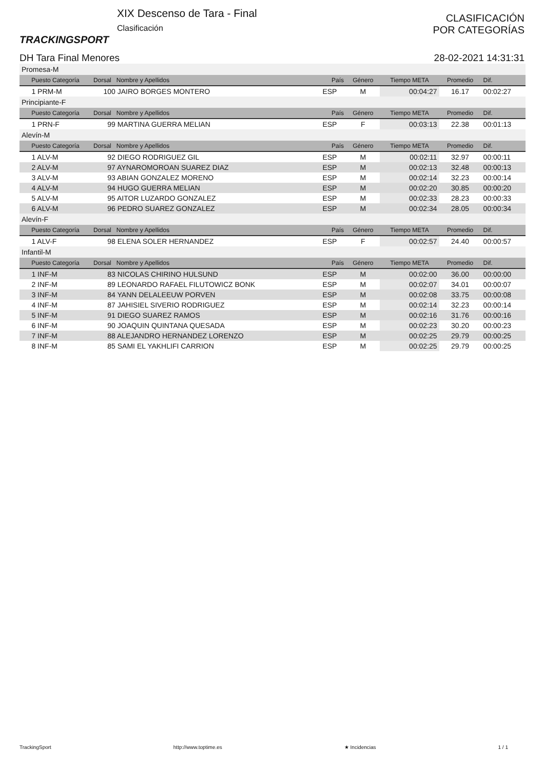TRACKINGSPORT
XIX Descenso de Tara - Final
Clasificación
CLASIFICACIÓN
POR CATEGORÍAS
DH Tara Final Menores 28-02-2021 14:31:31
| Promesa-M | | | | | | |
| Puesto Categoría | Dorsal Nombre y Apellidos | País | Género | Tiempo META | Promedio | Dif. |
| 1 PRM-M | 100 JAIRO BORGES MONTERO | ESP | M | 00:04:27 | 16.17 | 00:02:27 |
| Principiante-F | | | | | | |
| Puesto Categoría | Dorsal Nombre y Apellidos | País | Género | Tiempo META | Promedio | Dif. |
| 1 PRN-F | 99 MARTINA GUERRA MELIAN | ESP | F | 00:03:13 | 22.38 | 00:01:13 |
| Alevín-M | | | | | | |
| Puesto Categoría | Dorsal Nombre y Apellidos | País | Género | Tiempo META | Promedio | Dif. |
| 1 ALV-M | 92 DIEGO RODRIGUEZ GIL | ESP | M | 00:02:11 | 32.97 | 00:00:11 |
| 2 ALV-M | 97 AYNAROMOROAN SUAREZ DIAZ | ESP | M | 00:02:13 | 32.48 | 00:00:13 |
| 3 ALV-M | 93 ABIAN GONZALEZ MORENO | ESP | M | 00:02:14 | 32.23 | 00:00:14 |
| 4 ALV-M | 94 HUGO GUERRA MELIAN | ESP | M | 00:02:20 | 30.85 | 00:00:20 |
| 5 ALV-M | 95 AITOR LUZARDO GONZALEZ | ESP | M | 00:02:33 | 28.23 | 00:00:33 |
| 6 ALV-M | 96 PEDRO SUAREZ GONZALEZ | ESP | M | 00:02:34 | 28.05 | 00:00:34 |
| Alevín-F | | | | | | |
| Puesto Categoría | Dorsal Nombre y Apellidos | País | Género | Tiempo META | Promedio | Dif. |
| 1 ALV-F | 98 ELENA SOLER HERNANDEZ | ESP | F | 00:02:57 | 24.40 | 00:00:57 |
| Infantil-M | | | | | | |
| Puesto Categoría | Dorsal Nombre y Apellidos | País | Género | Tiempo META | Promedio | Dif. |
| 1 INF-M | 83 NICOLAS CHIRINO HULSUND | ESP | M | 00:02:00 | 36.00 | 00:00:00 |
| 2 INF-M | 89 LEONARDO RAFAEL FILUTOWICZ BONK | ESP | M | 00:02:07 | 34.01 | 00:00:07 |
| 3 INF-M | 84 YANN DELALEEUW PORVEN | ESP | M | 00:02:08 | 33.75 | 00:00:08 |
| 4 INF-M | 87 JAHISIEL SIVERIO RODRIGUEZ | ESP | M | 00:02:14 | 32.23 | 00:00:14 |
| 5 INF-M | 91 DIEGO SUAREZ RAMOS | ESP | M | 00:02:16 | 31.76 | 00:00:16 |
| 6 INF-M | 90 JOAQUIN QUINTANA QUESADA | ESP | M | 00:02:23 | 30.20 | 00:00:23 |
| 7 INF-M | 88 ALEJANDRO HERNANDEZ LORENZO | ESP | M | 00:02:25 | 29.79 | 00:00:25 |
| 8 INF-M | 85 SAMI EL YAKHLIFI CARRION | ESP | M | 00:02:25 | 29.79 | 00:00:25 |
TrackingSport http://www.toptime.es ★ Incidencias 1 / 1